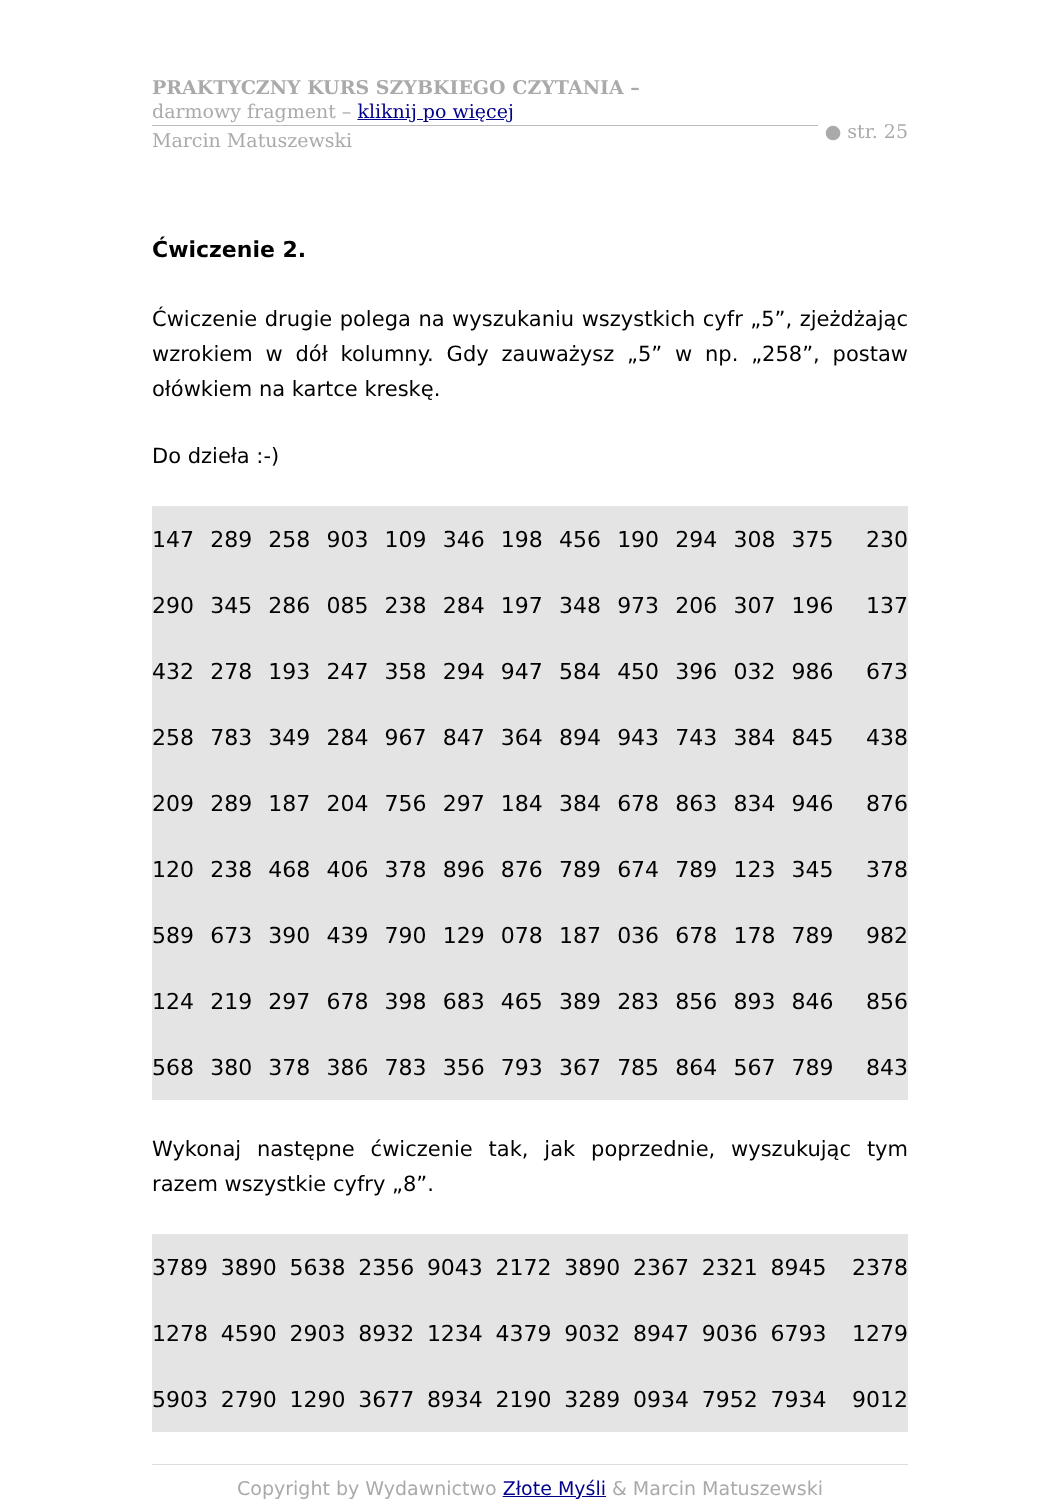PRAKTYCZNY KURS SZYBKIEGO CZYTANIA –
darmowy fragment – kliknij po więcej
Marcin Matuszewski
● str. 25
Ćwiczenie 2.
Ćwiczenie drugie polega na wyszukaniu wszystkich cyfr „5”, zjeżdżając wzrokiem w dół kolumny. Gdy zauważysz „5” w np. „258”, postaw ołówkiem na kartce kreskę.
Do dzieła :-)
| 147 | 289 | 258 | 903 | 109 | 346 | 198 | 456 | 190 | 294 | 308 | 375 | 230 |
| 290 | 345 | 286 | 085 | 238 | 284 | 197 | 348 | 973 | 206 | 307 | 196 | 137 |
| 432 | 278 | 193 | 247 | 358 | 294 | 947 | 584 | 450 | 396 | 032 | 986 | 673 |
| 258 | 783 | 349 | 284 | 967 | 847 | 364 | 894 | 943 | 743 | 384 | 845 | 438 |
| 209 | 289 | 187 | 204 | 756 | 297 | 184 | 384 | 678 | 863 | 834 | 946 | 876 |
| 120 | 238 | 468 | 406 | 378 | 896 | 876 | 789 | 674 | 789 | 123 | 345 | 378 |
| 589 | 673 | 390 | 439 | 790 | 129 | 078 | 187 | 036 | 678 | 178 | 789 | 982 |
| 124 | 219 | 297 | 678 | 398 | 683 | 465 | 389 | 283 | 856 | 893 | 846 | 856 |
| 568 | 380 | 378 | 386 | 783 | 356 | 793 | 367 | 785 | 864 | 567 | 789 | 843 |
Wykonaj następne ćwiczenie tak, jak poprzednie, wyszukując tym razem wszystkie cyfry „8”.
| 3789 | 3890 | 5638 | 2356 | 9043 | 2172 | 3890 | 2367 | 2321 | 8945 | 2378 |
| 1278 | 4590 | 2903 | 8932 | 1234 | 4379 | 9032 | 8947 | 9036 | 6793 | 1279 |
| 5903 | 2790 | 1290 | 3677 | 8934 | 2190 | 3289 | 0934 | 7952 | 7934 | 9012 |
Copyright by Wydawnictwo Złote Myśli & Marcin Matuszewski